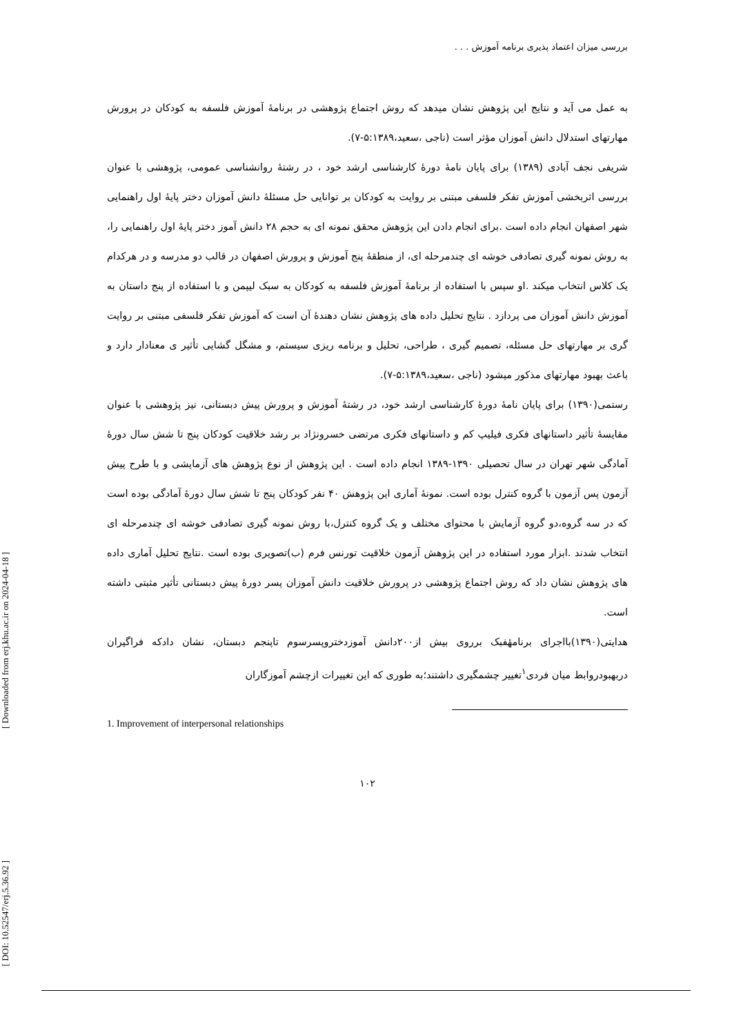[ Downloaded from erj.khu.ac.ir on 2024-04-18 ]
[ DOI: 10.52547/erj.5.36.92 ]
بررسی میزان اعتماد پذیری برنامه آموزش . . .
به عمل می آید و نتایج این پژوهش نشان میدهد که روش اجتماع پژوهشی در برنامهٔ آموزش فلسفه به کودکان در پرورش مهارتهای استدلال دانش آموزان مؤثر است (ناجی ،سعید،۵:۱۳۸۹-۷).
شریفی نجف آبادی (۱۳۸۹) برای پایان نامهٔ دورهٔ کارشناسی ارشد خود ، در رشتهٔ روانشناسی عمومی، پژوهشی با عنوان بررسی اثربخشی آموزش تفکر فلسفی مبتنی بر روایت به کودکان بر توانایی حل مسئلهٔ دانش آموزان دختر پایهٔ اول راهنمایی شهر اصفهان انجام داده است .برای انجام دادن این پژوهش محقق نمونه ای به حجم ۲۸ دانش آموز دختر پایهٔ اول راهنمایی را، به روش نمونه گیری تصادفی خوشه ای چندمرحله ای، از منطقهٔ پنج آموزش و پرورش اصفهان در قالب دو مدرسه و در هرکدام یک کلاس انتخاب میکند .او سپس با استفاده از برنامهٔ آموزش فلسفه به کودکان به سبک لیپمن و با استفاده از پنج داستان به آموزش دانش آموزان می پردازد . نتایج تحلیل داده های پژوهش نشان دهندهٔ آن است که آموزش تفکر فلسفی مبتنی بر روایت گری بر مهارتهای حل مسئله، تصمیم گیری ، طراحی، تحلیل و برنامه ریزی سیستم، و مشگل گشایی تأثیر ی معنادار دارد و باعث بهبود مهارتهای مذکور میشود (ناجی ،سعید،۵:۱۳۸۹-۷).
رستمی(۱۳۹۰) برای پایان نامهٔ دورهٔ کارشناسی ارشد خود، در رشتهٔ آموزش و پرورش پیش دبستانی، نیز پژوهشی با عنوان مقایسهٔ تأثیر داستانهای فکری فیلیپ کم و داستانهای فکری مرتضی خسرونژاد بر رشد خلاقیت کودکان پنج تا شش سال دورهٔ آمادگی شهر تهران در سال تحصیلی ۱۳۹۰-۱۳۸۹ انجام داده است . این پژوهش از نوع پژوهش های آزمایشی و با طرح پیش آزمون پس آزمون با گروه کنترل بوده است. نمونهٔ آماری این پژوهش ۴۰ نفر کودکان پنج تا شش سال دورهٔ آمادگی بوده است که در سه گروه،دو گروه آزمایش با محتوای مختلف و یک گروه کنترل،با روش نمونه گیری تصادفی خوشه ای چندمرحله ای انتخاب شدند .ابزار مورد استفاده در این پژوهش آزمون خلاقیت تورنس فرم (ب)تصویری بوده است .نتایج تحلیل آماری داده های پژوهش نشان داد که روش اجتماع پژوهشی در پرورش خلاقیت دانش آموزان پسر دورهٔ پیش دبستانی تأثیر مثبتی داشته است.
هدایتی(۱۳۹۰)بااجرای برنامهٔفبک برروی بیش از۲۰۰دانش آموزدختروپسرسوم تاپنجم دبستان، نشان دادکه فراگیران دربهبودروابط میان فردی<sup>۱</sup>تغییر چشمگیری داشتند؛به طوری که این تغییرات ازچشم آموزگاران
1. Improvement of interpersonal relationships
۱۰۲